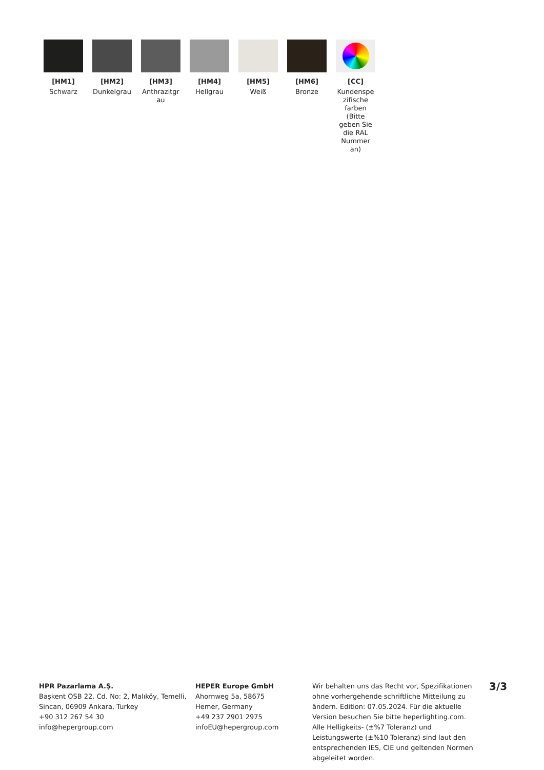[HM1]
Schwarz
[HM2]
Dunkelgrau
[HM3]
Anthrazitgr au
[HM4]
Hellgrau
[HM5]
Weiß
[HM6]
Bronze
[CC]
Kundenspe zifische farben (Bitte geben Sie die RAL Nummer an)
HPR Pazarlama A.Ş.
Başkent OSB 22. Cd. No: 2, Malıköy, Temelli, Sincan, 06909 Ankara, Turkey
+90 312 267 54 30
info@hepergroup.com
HEPER Europe GmbH
Ahornweg 5a, 58675
Hemer, Germany
+49 237 2901 2975
infoEU@hepergroup.com
Wir behalten uns das Recht vor, Spezifikationen ohne vorhergehende schriftliche Mitteilung zu ändern. Edition: 07.05.2024. Für die aktuelle Version besuchen Sie bitte heperlighting.com. Alle Helligkeits- (±%7 Toleranz) und Leistungswerte (±%10 Toleranz) sind laut den entsprechenden IES, CIE und geltenden Normen abgeleitet worden.
3/3